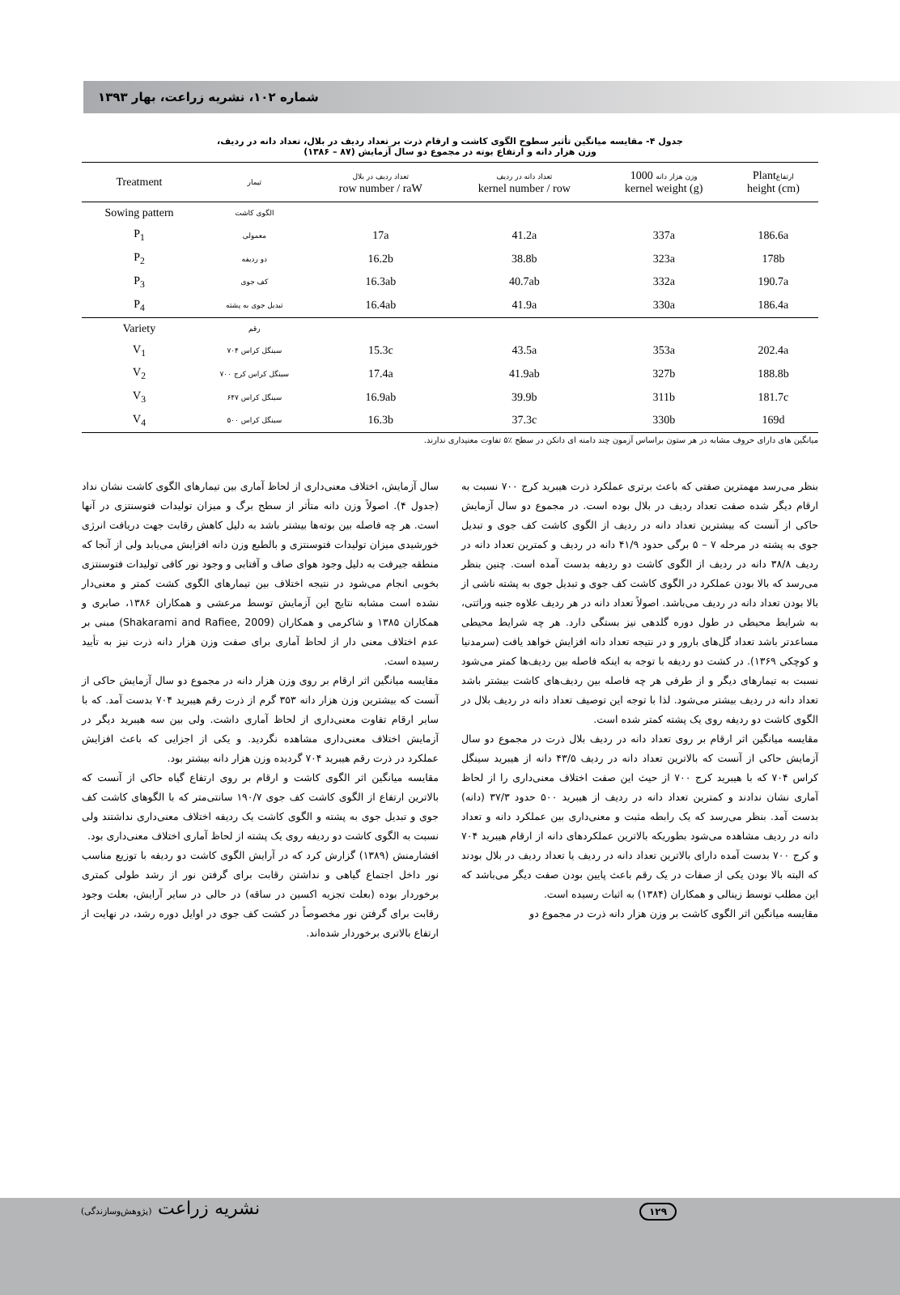شماره ۱۰۲، نشریه زراعت، بهار ۱۳۹۳
جدول ۴- مقایسه میانگین تأثیر سطوح الگوی کاشت و ارقام ذرت بر تعداد ردیف در بلال، تعداد دانه در ردیف،
وزن هزار دانه و ارتفاع بوته در مجموع دو سال آزمایش (۸۷ – ۱۳۸۶)
| Treatment | تیمار | تعداد ردیف در بلال row number / raW | تعداد دانه در ردیف kernel number / row | وزن هزار دانه 1000 kernel weight (g) | Plant ارتفاع height (cm) |
| --- | --- | --- | --- | --- | --- |
| Sowing pattern | الگوی کاشت | | | | |
| P<sub>1</sub> | معمولی | 17a | 41.2a | 337a | 186.6a |
| P<sub>2</sub> | دو ردیفه | 16.2b | 38.8b | 323a | 178b |
| P<sub>3</sub> | کف جوی | 16.3ab | 40.7ab | 332a | 190.7a |
| P<sub>4</sub> | تبدیل جوی به پشته | 16.4ab | 41.9a | 330a | 186.4a |
| Variety | رقم | | | | |
| V<sub>1</sub> | سینگل کراس ۷۰۴ | 15.3c | 43.5a | 353a | 202.4a |
| V<sub>2</sub> | سینگل کراس کرج ۷۰۰ | 17.4a | 41.9ab | 327b | 188.8b |
| V<sub>3</sub> | سینگل کراس ۶۴۷ | 16.9ab | 39.9b | 311b | 181.7c |
| V<sub>4</sub> | سینگل کراس ۵۰۰ | 16.3b | 37.3c | 330b | 169d |
میانگین های دارای حروف مشابه در هر ستون براساس آزمون چند دامنه ای دانکن در سطح ٪۵ تفاوت معنیداری ندارند.
بنظر می‌رسد مهمترین صفتی که باعث برتری عملکرد ذرت هیبرید کرج ۷۰۰ نسبت به ارقام دیگر شده صفت تعداد ردیف در بلال بوده است. در مجموع دو سال آزمایش حاکی از آنست که بیشترین تعداد دانه در ردیف از الگوی کاشت کف جوی و تبدیل جوی به پشته در مرحله ۷ – ۵ برگی حدود ۴۱/۹ دانه در ردیف و کمترین تعداد دانه در ردیف ۳۸/۸ دانه در ردیف از الگوی کاشت دو ردیفه بدست آمده است. چنین بنظر می‌رسد که بالا بودن عملکرد در الگوی کاشت کف جوی و تبدیل جوی به پشته ناشی از بالا بودن تعداد دانه در ردیف می‌باشد. اصولاً تعداد دانه در هر ردیف علاوه جنبه وراثتی، به شرایط محیطی در طول دوره گلدهی نیز بستگی دارد. هر چه شرایط محیطی مساعدتر باشد تعداد گل‌های بارور و در نتیجه تعداد دانه افزایش خواهد یافت (سرمدنیا و کوچکی ۱۳۶۹). در کشت دو ردیفه با توجه به اینکه فاصله بین ردیف‌ها کمتر می‌شود نسبت به تیمارهای دیگر و از طرفی هر چه فاصله بین ردیف‌های کاشت بیشتر باشد تعداد دانه در ردیف بیشتر می‌شود. لذا با توجه این توصیف تعداد دانه در ردیف بلال در الگوی کاشت دو ردیفه روی یک پشته کمتر شده است.
مقایسه میانگین اثر ارقام بر روی تعداد دانه در ردیف بلال ذرت در مجموع دو سال آزمایش حاکی از آنست که بالاترین تعداد دانه در ردیف ۴۳/۵ دانه از هیبرید سینگل کراس ۷۰۴ که با هیبرید کرج ۷۰۰ از حیث این صفت اختلاف معنی‌داری را از لحاظ آماری نشان ندادند و کمترین تعداد دانه در ردیف از هیبرید ۵۰۰ حدود ۳۷/۳ (دانه) بدست آمد. بنظر می‌رسد که یک رابطه مثبت و معنی‌داری بین عملکرد دانه و تعداد دانه در ردیف مشاهده می‌شود بطوریکه بالاترین عملکردهای دانه از ارقام هیبرید ۷۰۴ و کرج ۷۰۰ بدست آمده دارای بالاترین تعداد دانه در ردیف یا تعداد ردیف در بلال بودند که البته بالا بودن یکی از صفات در یک رقم باعث پایین بودن صفت دیگر می‌باشد که این مطلب توسط زینالی و همکاران (۱۳۸۴) به اثبات رسیده است.
مقایسه میانگین اثر الگوی کاشت بر وزن هزار دانه ذرت در مجموع دو
سال آزمایش، اختلاف معنی‌داری از لحاظ آماری بین تیمارهای الگوی کاشت نشان نداد (جدول ۴). اصولاً وزن دانه متأثر از سطح برگ و میزان تولیدات فتوسنتزی در آنها است. هر چه فاصله بین بوته‌ها بیشتر باشد به دلیل کاهش رقابت جهت دریافت انرژی خورشیدی میزان تولیدات فتوسنتزی و بالطبع وزن دانه افزایش می‌یابد ولی از آنجا که منطقه جیرفت به دلیل وجود هوای صاف و آفتابی و وجود نور کافی تولیدات فتوسنتزی بخوبی انجام می‌شود در نتیجه اختلاف بین تیمارهای الگوی کشت کمتر و معنی‌دار نشده است مشابه نتایج این آزمایش توسط مرعشی و همکاران ۱۳۸۶، صابری و همکاران ۱۳۸۵ و شاکرمی و همکاران (Shakarami and Rafiee, 2009) مبنی بر عدم اختلاف معنی دار از لحاظ آماری برای صفت وزن هزار دانه ذرت نیز به تأیید رسیده است.
مقایسه میانگین اثر ارقام بر روی وزن هزار دانه در مجموع دو سال آزمایش حاکی از آنست که بیشترین وزن هزار دانه ۳۵۳ گرم از ذرت رقم هیبرید ۷۰۴ بدست آمد. که با سایر ارقام تفاوت معنی‌داری از لحاظ آماری داشت. ولی بین سه هیبرید دیگر در آزمایش اختلاف معنی‌داری مشاهده نگردید. و یکی از اجزایی که باعث افزایش عملکرد در ذرت رقم هیبرید ۷۰۴ گردیده وزن هزار دانه بیشتر بود.
مقایسه میانگین اثر الگوی کاشت و ارقام بر روی ارتفاع گیاه حاکی از آنست که بالاترین ارتفاع از الگوی کاشت کف جوی ۱۹۰/۷ سانتی‌متر که با الگوهای کاشت کف جوی و تبدیل جوی به پشته و الگوی کاشت یک ردیفه اختلاف معنی‌داری نداشتند ولی نسبت به الگوی کاشت دو ردیفه روی یک پشته از لحاظ آماری اختلاف معنی‌داری بود.
افشارمنش (۱۳۸۹) گزارش کرد که در آرایش الگوی کاشت دو ردیفه با توزیع مناسب نور داخل اجتماع گیاهی و نداشتن رقابت برای گرفتن نور از رشد طولی کمتری برخوردار بوده (بعلت تجزیه اکسین در ساقه) در حالی در سایر آرایش، بعلت وجود رقابت برای گرفتن نور مخصوصاً در کشت کف جوی در اوایل دوره رشد، در نهایت از ارتفاع بالاتری برخوردار شده‌اند.
نشریه زراعت (پژوهش‌وسازندگی) ۱۲۹